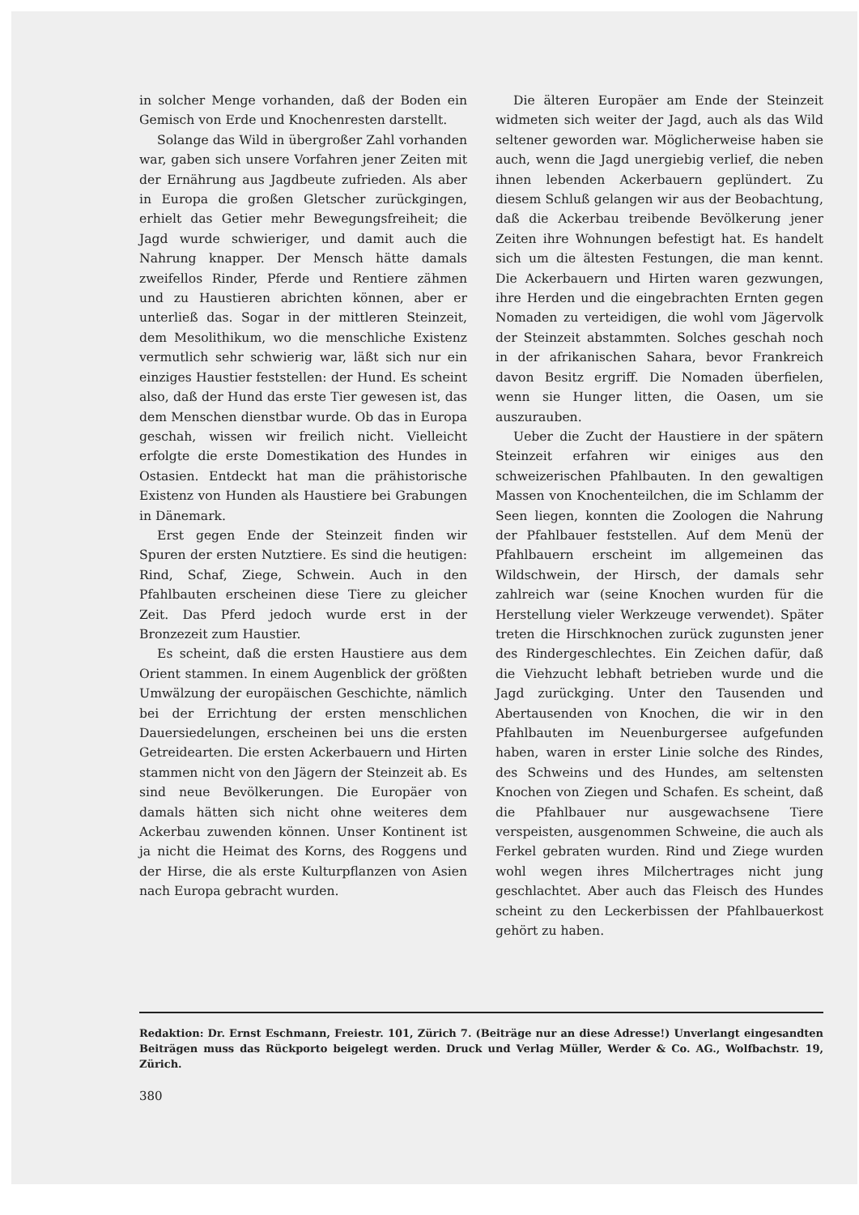in solcher Menge vorhanden, daß der Boden ein Gemisch von Erde und Knochenresten darstellt.
Solange das Wild in übergroßer Zahl vorhanden war, gaben sich unsere Vorfahren jener Zeiten mit der Ernährung aus Jagdbeute zufrieden. Als aber in Europa die großen Gletscher zurückgingen, erhielt das Getier mehr Bewegungsfreiheit; die Jagd wurde schwieriger, und damit auch die Nahrung knapper. Der Mensch hätte damals zweifellos Rinder, Pferde und Rentiere zähmen und zu Haustieren abrichten können, aber er unterließ das. Sogar in der mittleren Steinzeit, dem Mesolithikum, wo die menschliche Existenz vermutlich sehr schwierig war, läßt sich nur ein einziges Haustier feststellen: der Hund. Es scheint also, daß der Hund das erste Tier gewesen ist, das dem Menschen dienstbar wurde. Ob das in Europa geschah, wissen wir freilich nicht. Vielleicht erfolgte die erste Domestikation des Hundes in Ostasien. Entdeckt hat man die prähistorische Existenz von Hunden als Haustiere bei Grabungen in Dänemark.
Erst gegen Ende der Steinzeit finden wir Spuren der ersten Nutztiere. Es sind die heutigen: Rind, Schaf, Ziege, Schwein. Auch in den Pfahlbauten erscheinen diese Tiere zu gleicher Zeit. Das Pferd jedoch wurde erst in der Bronzezeit zum Haustier.
Es scheint, daß die ersten Haustiere aus dem Orient stammen. In einem Augenblick der größten Umwälzung der europäischen Geschichte, nämlich bei der Errichtung der ersten menschlichen Dauersiedelungen, erscheinen bei uns die ersten Getreidearten. Die ersten Ackerbauern und Hirten stammen nicht von den Jägern der Steinzeit ab. Es sind neue Bevölkerungen. Die Europäer von damals hätten sich nicht ohne weiteres dem Ackerbau zuwenden können. Unser Kontinent ist ja nicht die Heimat des Korns, des Roggens und der Hirse, die als erste Kulturpflanzen von Asien nach Europa gebracht wurden.
Die älteren Europäer am Ende der Steinzeit widmeten sich weiter der Jagd, auch als das Wild seltener geworden war. Möglicherweise haben sie auch, wenn die Jagd unergiebig verlief, die neben ihnen lebenden Ackerbauern geplündert. Zu diesem Schluß gelangen wir aus der Beobachtung, daß die Ackerbau treibende Bevölkerung jener Zeiten ihre Wohnungen befestigt hat. Es handelt sich um die ältesten Festungen, die man kennt. Die Ackerbauern und Hirten waren gezwungen, ihre Herden und die eingebrachten Ernten gegen Nomaden zu verteidigen, die wohl vom Jägervolk der Steinzeit abstammten. Solches geschah noch in der afrikanischen Sahara, bevor Frankreich davon Besitz ergriff. Die Nomaden überfielen, wenn sie Hunger litten, die Oasen, um sie auszurauben.
Ueber die Zucht der Haustiere in der spätern Steinzeit erfahren wir einiges aus den schweizerischen Pfahlbauten. In den gewaltigen Massen von Knochenteilchen, die im Schlamm der Seen liegen, konnten die Zoologen die Nahrung der Pfahlbauer feststellen. Auf dem Menü der Pfahlbauern erscheint im allgemeinen das Wildschwein, der Hirsch, der damals sehr zahlreich war (seine Knochen wurden für die Herstellung vieler Werkzeuge verwendet). Später treten die Hirschknochen zurück zugunsten jener des Rindergeschlechtes. Ein Zeichen dafür, daß die Viehzucht lebhaft betrieben wurde und die Jagd zurückging. Unter den Tausenden und Abertausenden von Knochen, die wir in den Pfahlbauten im Neuenburgersee aufgefunden haben, waren in erster Linie solche des Rindes, des Schweins und des Hundes, am seltensten Knochen von Ziegen und Schafen. Es scheint, daß die Pfahlbauer nur ausgewachsene Tiere verspeisten, ausgenommen Schweine, die auch als Ferkel gebraten wurden. Rind und Ziege wurden wohl wegen ihres Milchertrages nicht jung geschlachtet. Aber auch das Fleisch des Hundes scheint zu den Leckerbissen der Pfahlbauerkost gehört zu haben.
Redaktion: Dr. Ernst Eschmann, Freiestr. 101, Zürich 7. (Beiträge nur an diese Adresse!) Unverlangt eingesandten Beiträgen muss das Rückporto beigelegt werden. Druck und Verlag Müller, Werder & Co. AG., Wolfbachstr. 19, Zürich.
380